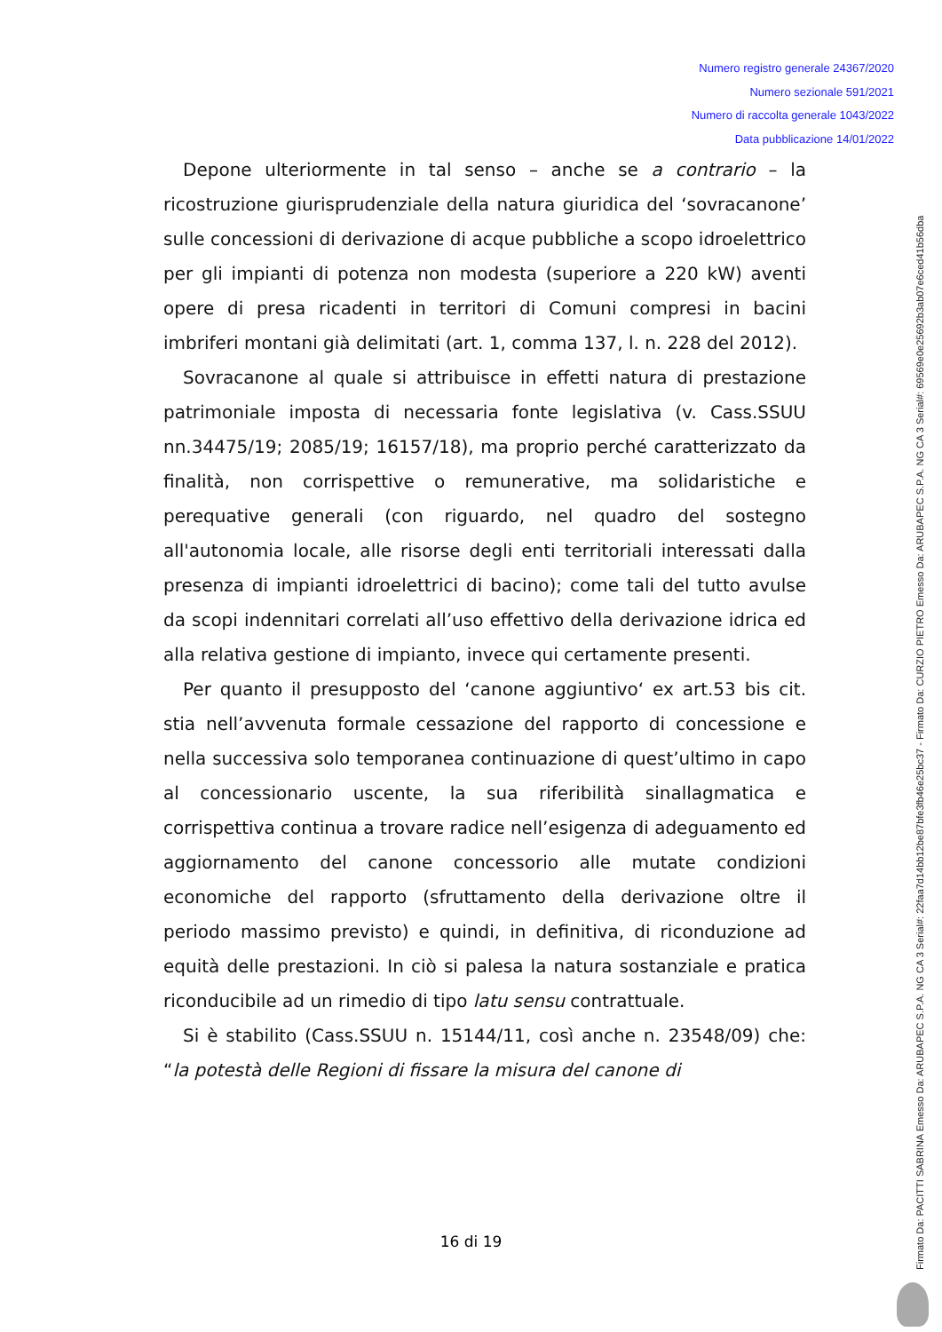Numero registro generale 24367/2020
Numero sezionale 591/2021
Numero di raccolta generale 1043/2022
Data pubblicazione 14/01/2022
Depone ulteriormente in tal senso – anche se a contrario – la ricostruzione giurisprudenziale della natura giuridica del ‘sovracanone’ sulle concessioni di derivazione di acque pubbliche a scopo idroelettrico per gli impianti di potenza non modesta (superiore a 220 kW) aventi opere di presa ricadenti in territori di Comuni compresi in bacini imbriferi montani già delimitati (art. 1, comma 137, l. n. 228 del 2012).
Sovracanone al quale si attribuisce in effetti natura di prestazione patrimoniale imposta di necessaria fonte legislativa (v. Cass.SSUU nn.34475/19; 2085/19; 16157/18), ma proprio perché caratterizzato da finalità, non corrispettive o remunerative, ma solidaristiche e perequative generali (con riguardo, nel quadro del sostegno all'autonomia locale, alle risorse degli enti territoriali interessati dalla presenza di impianti idroelettrici di bacino); come tali del tutto avulse da scopi indennitari correlati all’uso effettivo della derivazione idrica ed alla relativa gestione di impianto, invece qui certamente presenti.
Per quanto il presupposto del ‘canone aggiuntivo‘ ex art.53 bis cit. stia nell’avvenuta formale cessazione del rapporto di concessione e nella successiva solo temporanea continuazione di quest’ultimo in capo al concessionario uscente, la sua riferibilità sinallagmatica e corrispettiva continua a trovare radice nell’esigenza di adeguamento ed aggiornamento del canone concessorio alle mutate condizioni economiche del rapporto (sfruttamento della derivazione oltre il periodo massimo previsto) e quindi, in definitiva, di riconduzione ad equità delle prestazioni. In ciò si palesa la natura sostanziale e pratica riconducibile ad un rimedio di tipo latu sensu contrattuale.
Si è stabilito (Cass.SSUU n. 15144/11, così anche n. 23548/09) che: “la potestà delle Regioni di fissare la misura del canone di
16 di 19
Firmato Da: PACITTI SABRINA Emesso Da: ARUBAPEC S.P.A. NG CA 3 Serial#: 22faa7d14bb12be87bfe3fb46e25bc37 - Firmato Da: CURZIO PIETRO Emesso Da: ARUBAPEC S.P.A. NG CA 3 Serial#: 69569e0e25692b3ab07e6ced41b56dba